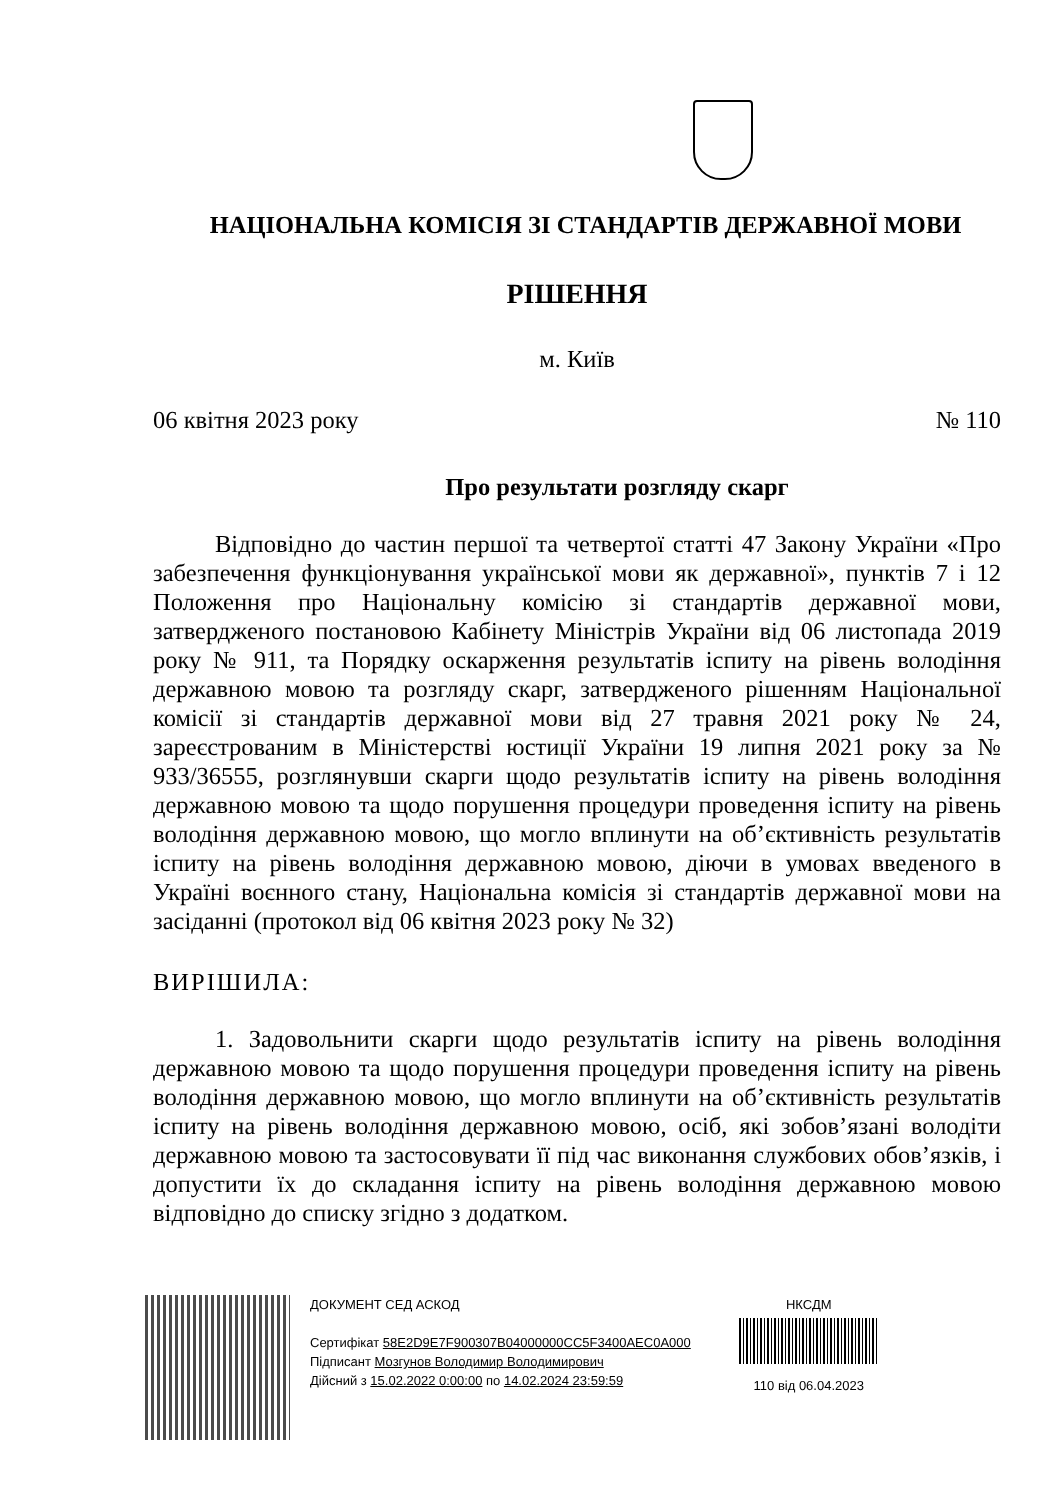НАЦІОНАЛЬНА КОМІСІЯ ЗІ СТАНДАРТІВ ДЕРЖАВНОЇ МОВИ
РІШЕННЯ
м. Київ
06 квітня 2023 року № 110
Про результати розгляду скарг
Відповідно до частин першої та четвертої статті 47 Закону України «Про забезпечення функціонування української мови як державної», пунктів 7 і 12 Положення про Національну комісію зі стандартів державної мови, затвердженого постановою Кабінету Міністрів України від 06 листопада 2019 року № 911, та Порядку оскарження результатів іспиту на рівень володіння державною мовою та розгляду скарг, затвердженого рішенням Національної комісії зі стандартів державної мови від 27 травня 2021 року № 24, зареєстрованим в Міністерстві юстиції України 19 липня 2021 року за № 933/36555, розглянувши скарги щодо результатів іспиту на рівень володіння державною мовою та щодо порушення процедури проведення іспиту на рівень володіння державною мовою, що могло вплинути на об’єктивність результатів іспиту на рівень володіння державною мовою, діючи в умовах введеного в Україні воєнного стану, Національна комісія зі стандартів державної мови на засіданні (протокол від 06 квітня 2023 року № 32)
ВИРІШИЛА:
1. Задовольнити скарги щодо результатів іспиту на рівень володіння державною мовою та щодо порушення процедури проведення іспиту на рівень володіння державною мовою, що могло вплинути на об’єктивність результатів іспиту на рівень володіння державною мовою, осіб, які зобов’язані володіти державною мовою та застосовувати її під час виконання службових обов’язків, і допустити їх до складання іспиту на рівень володіння державною мовою відповідно до списку згідно з додатком.
ДОКУМЕНТ СЕД АСКОД
Сертифікат 58E2D9E7F900307B04000000CC5F3400AEC0A000
Підписант Мозгунов Володимир Володимирович
Дійсний з 15.02.2022 0:00:00 по 14.02.2024 23:59:59
НКСДМ
110 від 06.04.2023